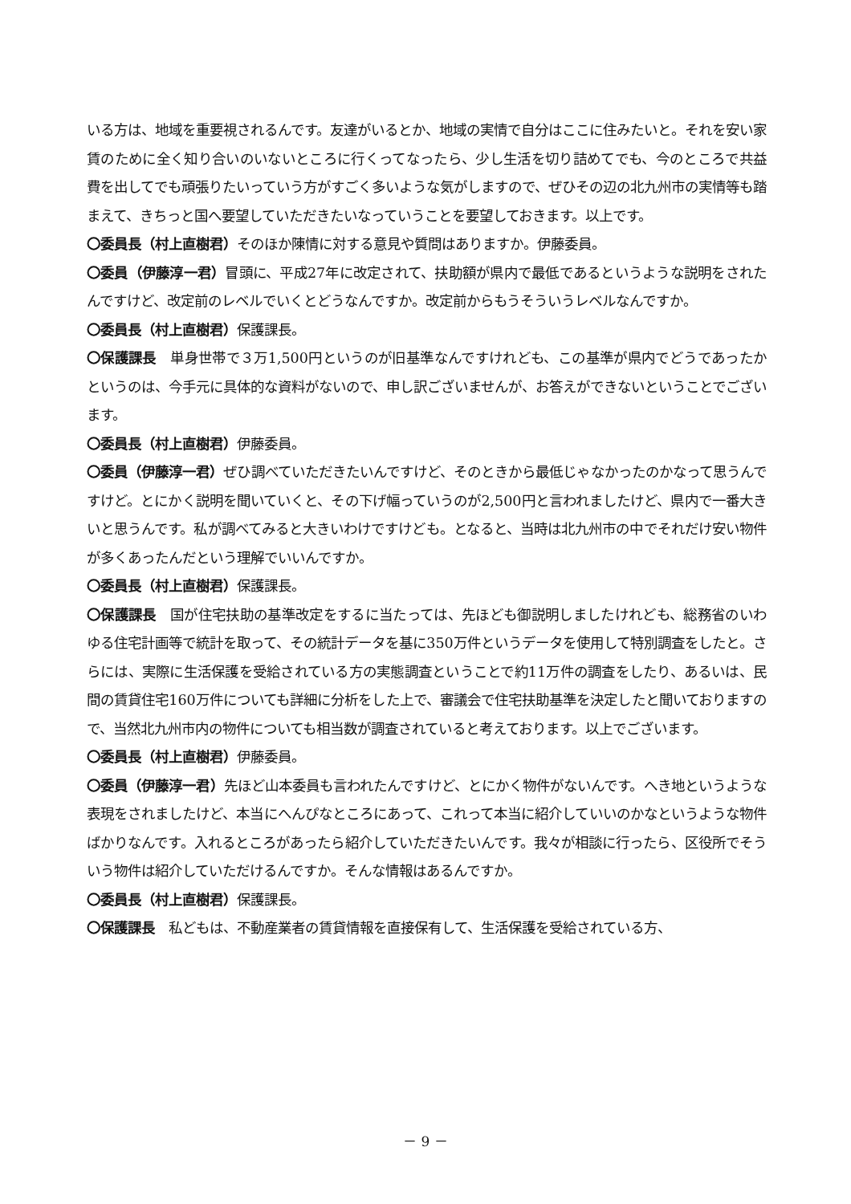いる方は、地域を重要視されるんです。友達がいるとか、地域の実情で自分はここに住みたいと。それを安い家賃のために全く知り合いのいないところに行くってなったら、少し生活を切り詰めてでも、今のところで共益費を出してでも頑張りたいっていう方がすごく多いような気がしますので、ぜひその辺の北九州市の実情等も踏まえて、きちっと国へ要望していただきたいなっていうことを要望しておきます。以上です。
〇委員長（村上直樹君）そのほか陳情に対する意見や質問はありますか。伊藤委員。
〇委員（伊藤淳一君）冒頭に、平成27年に改定されて、扶助額が県内で最低であるというような説明をされたんですけど、改定前のレベルでいくとどうなんですか。改定前からもうそういうレベルなんですか。
〇委員長（村上直樹君）保護課長。
〇保護課長　単身世帯で３万1,500円というのが旧基準なんですけれども、この基準が県内でどうであったかというのは、今手元に具体的な資料がないので、申し訳ございませんが、お答えができないということでございます。
〇委員長（村上直樹君）伊藤委員。
〇委員（伊藤淳一君）ぜひ調べていただきたいんですけど、そのときから最低じゃなかったのかなって思うんですけど。とにかく説明を聞いていくと、その下げ幅っていうのが2,500円と言われましたけど、県内で一番大きいと思うんです。私が調べてみると大きいわけですけども。となると、当時は北九州市の中でそれだけ安い物件が多くあったんだという理解でいいんですか。
〇委員長（村上直樹君）保護課長。
〇保護課長　国が住宅扶助の基準改定をするに当たっては、先ほども御説明しましたけれども、総務省のいわゆる住宅計画等で統計を取って、その統計データを基に350万件というデータを使用して特別調査をしたと。さらには、実際に生活保護を受給されている方の実態調査ということで約11万件の調査をしたり、あるいは、民間の賃貸住宅160万件についても詳細に分析をした上で、審議会で住宅扶助基準を決定したと聞いておりますので、当然北九州市内の物件についても相当数が調査されていると考えております。以上でございます。
〇委員長（村上直樹君）伊藤委員。
〇委員（伊藤淳一君）先ほど山本委員も言われたんですけど、とにかく物件がないんです。へき地というような表現をされましたけど、本当にへんぴなところにあって、これって本当に紹介していいのかなというような物件ばかりなんです。入れるところがあったら紹介していただきたいんです。我々が相談に行ったら、区役所でそういう物件は紹介していただけるんですか。そんな情報はあるんですか。
〇委員長（村上直樹君）保護課長。
〇保護課長　私どもは、不動産業者の賃貸情報を直接保有して、生活保護を受給されている方、
－ 9 －